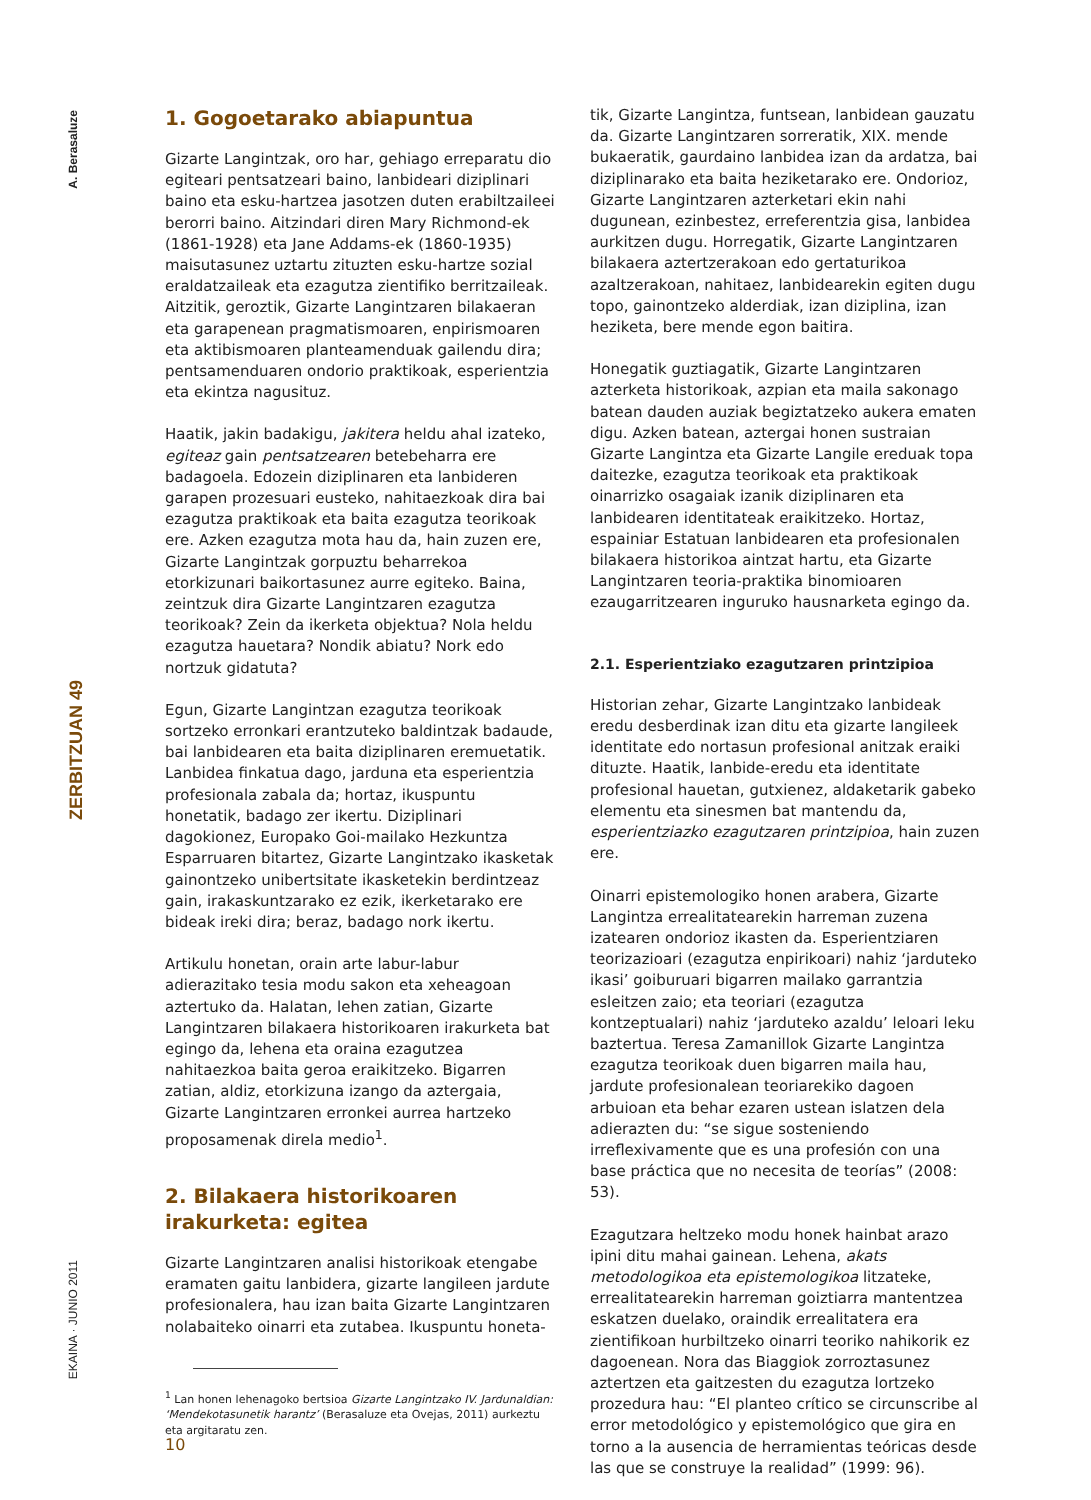A. Berasaluze
ZERBITZUAN 49
EKAINA · JUNIO 2011
1. Gogoetarako abiapuntua
Gizarte Langintzak, oro har, gehiago erreparatu dio egiteari pentsatzeari baino, lanbideari diziplinari baino eta esku-hartzea jasotzen duten erabiltzaileei berorri baino. Aitzindari diren Mary Richmond-ek (1861-1928) eta Jane Addams-ek (1860-1935) maisutasunez uztartu zituzten esku-hartze sozial eraldatzaileak eta ezagutza zientifiko berritzaileak. Aitzitik, geroztik, Gizarte Langintzaren bilakaeran eta garapenean pragmatismoaren, enpirismoaren eta aktibismoaren planteamenduak gailendu dira; pentsamenduaren ondorio praktikoak, esperientzia eta ekintza nagusituz.
Haatik, jakin badakigu, jakitera heldu ahal izateko, egiteaz gain pentsatzearen betebeharra ere badagoela. Edozein diziplinaren eta lanbideren garapen prozesuari eusteko, nahitaezkoak dira bai ezagutza praktikoak eta baita ezagutza teorikoak ere. Azken ezagutza mota hau da, hain zuzen ere, Gizarte Langintzak gorpuztu beharrekoa etorkizunari baikortasunez aurre egiteko. Baina, zeintzuk dira Gizarte Langintzaren ezagutza teorikoak? Zein da ikerketa objektua? Nola heldu ezagutza hauetara? Nondik abiatu? Nork edo nortzuk gidatuta?
Egun, Gizarte Langintzan ezagutza teorikoak sortzeko erronkari erantzuteko baldintzak badaude, bai lanbidearen eta baita diziplinaren eremuetatik. Lanbidea finkatua dago, jarduna eta esperientzia profesionala zabala da; hortaz, ikuspuntu honetatik, badago zer ikertu. Diziplinari dagokionez, Europako Goi-mailako Hezkuntza Esparruaren bitartez, Gizarte Langintzako ikasketak gainontzeko unibertsitate ikasketekin berdintzeaz gain, irakaskuntzarako ez ezik, ikerketarako ere bideak ireki dira; beraz, badago nork ikertu.
Artikulu honetan, orain arte labur-labur adierazitako tesia modu sakon eta xeheagoan aztertuko da. Halatan, lehen zatian, Gizarte Langintzaren bilakaera historikoaren irakurketa bat egingo da, lehena eta oraina ezagutzea nahitaezkoa baita geroa eraikitzeko. Bigarren zatian, aldiz, etorkizuna izango da aztergaia, Gizarte Langintzaren erronkei aurrea hartzeko proposamenak direla medio<sup>1</sup>.
2. Bilakaera historikoaren irakurketa: egitea
Gizarte Langintzaren analisi historikoak etengabe eramaten gaitu lanbidera, gizarte langileen jardute profesionalera, hau izan baita Gizarte Langintzaren nolabaiteko oinarri eta zutabea. Ikuspuntu honeta-
<sup>1</sup> Lan honen lehenagoko bertsioa Gizarte Langintzako IV. Jardunaldian: ‘Mendekotasunetik harantz’ (Berasaluze eta Ovejas, 2011) aurkeztu eta argitaratu zen.
tik, Gizarte Langintza, funtsean, lanbidean gauzatu da. Gizarte Langintzaren sorreratik, XIX. mende bukaeratik, gaurdaino lanbidea izan da ardatza, bai diziplinarako eta baita heziketarako ere. Ondorioz, Gizarte Langintzaren azterketari ekin nahi dugunean, ezinbestez, erreferentzia gisa, lanbidea aurkitzen dugu. Horregatik, Gizarte Langintzaren bilakaera aztertzerakoan edo gertaturikoa azaltzerakoan, nahitaez, lanbidearekin egiten dugu topo, gainontzeko alderdiak, izan diziplina, izan heziketa, bere mende egon baitira.
Honegatik guztiagatik, Gizarte Langintzaren azterketa historikoak, azpian eta maila sakonago batean dauden auziak begiztatzeko aukera ematen digu. Azken batean, aztergai honen sustraian Gizarte Langintza eta Gizarte Langile ereduak topa daitezke, ezagutza teorikoak eta praktikoak oinarrizko osagaiak izanik diziplinaren eta lanbidearen identitateak eraikitzeko. Hortaz, espainiar Estatuan lanbidearen eta profesionalen bilakaera historikoa aintzat hartu, eta Gizarte Langintzaren teoria-praktika binomioaren ezaugarritzearen inguruko hausnarketa egingo da.
2.1. Esperientziako ezagutzaren printzipioa
Historian zehar, Gizarte Langintzako lanbideak eredu desberdinak izan ditu eta gizarte langileek identitate edo nortasun profesional anitzak eraiki dituzte. Haatik, lanbide-eredu eta identitate profesional hauetan, gutxienez, aldaketarik gabeko elementu eta sinesmen bat mantendu da, esperientziazko ezagutzaren printzipioa, hain zuzen ere.
Oinarri epistemologiko honen arabera, Gizarte Langintza errealitatearekin harreman zuzena izatearen ondorioz ikasten da. Esperientziaren teorizazioari (ezagutza enpirikoari) nahiz ‘jarduteko ikasi’ goiburuari bigarren mailako garrantzia esleitzen zaio; eta teoriari (ezagutza kontzeptualari) nahiz ‘jarduteko azaldu’ leloari leku baztertua. Teresa Zamanillok Gizarte Langintza ezagutza teorikoak duen bigarren maila hau, jardute profesionalean teoriarekiko dagoen arbuioan eta behar ezaren ustean islatzen dela adierazten du: “se sigue sosteniendo irreflexivamente que es una profesión con una base práctica que no necesita de teorías” (2008: 53).
Ezagutzara heltzeko modu honek hainbat arazo ipini ditu mahai gainean. Lehena, akats metodologikoa eta epistemologikoa litzateke, errealitatearekin harreman goiztiarra mantentzea eskatzen duelako, oraindik errealitatera era zientifikoan hurbiltzeko oinarri teoriko nahikorik ez dagoenean. Nora das Biaggiok zorroztasunez aztertzen eta gaitzesten du ezagutza lortzeko prozedura hau: “El planteo crítico se circunscribe al error metodológico y epistemológico que gira en torno a la ausencia de herramientas teóricas desde las que se construye la realidad” (1999: 96).
10